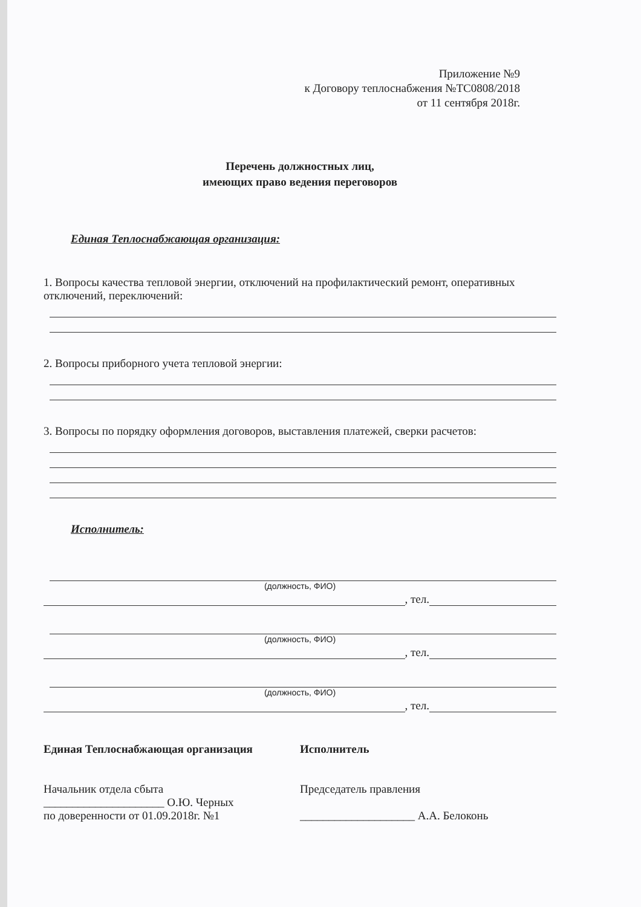Приложение №9
к Договору теплоснабжения №ТС0808/2018
от 11 сентября 2018г.
Перечень должностных лиц,
имеющих право ведения переговоров
Единая Теплоснабжающая организация:
1. Вопросы качества тепловой энергии, отключений на профилактический ремонт, оперативных отключений, переключений:
2. Вопросы приборного учета тепловой энергии:
3. Вопросы по порядку оформления договоров, выставления платежей, сверки расчетов:
Исполнитель:
(должность, ФИО)
, тел.
(должность, ФИО)
, тел.
(должность, ФИО)
, тел.
Единая Теплоснабжающая организация
Начальник отдела сбыта
_____________________ О.Ю. Черных
по доверенности от 01.09.2018г. №1
Исполнитель
Председатель правления
____________________ А.А. Белоконь